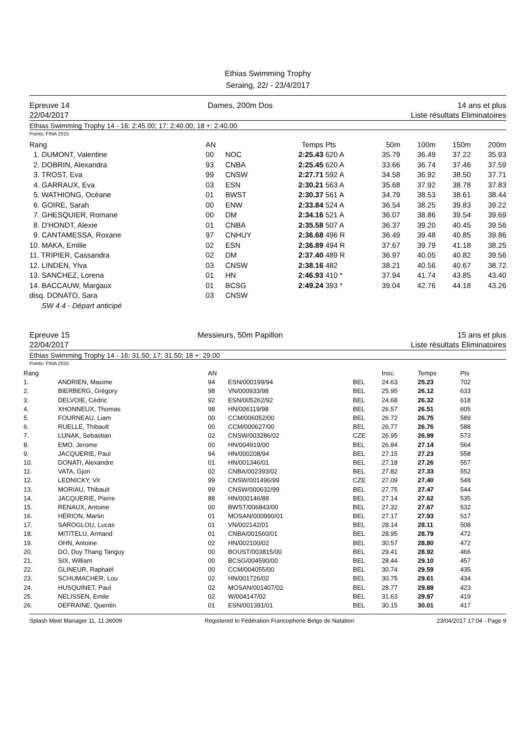Ethias Swimming Trophy
Seraing, 22/ - 23/4/2017
Epreuve 14
22/04/2017
Dames, 200m Dos 14 ans et plus
Liste résultats Eliminatoires
Ethias Swimming Trophy 14 - 16: 2:45.00; 17: 2:40.00; 18 +: 2:40.00
Points: FINA 2015
| Rang | AN | | Temps | Pts | 50m | 100m | 150m | 200m |
| --- | --- | --- | --- | --- | --- | --- | --- | --- |
| 1. DUMONT, Valentine | 00 | NOC | 2:25.43 | 620 A | 35.79 | 36.49 | 37.22 | 35.93 |
| 2. DOBRIN, Alexandra | 93 | CNBA | 2:25.45 | 620 A | 33.66 | 36.74 | 37.46 | 37.59 |
| 3. TROST, Eva | 99 | CNSW | 2:27.71 | 592 A | 34.58 | 36.92 | 38.50 | 37.71 |
| 4. GARRAUX, Eva | 03 | ESN | 2:30.21 | 563 A | 35.68 | 37.92 | 38.78 | 37.83 |
| 5. WATHIONG, Océane | 01 | BWST | 2:30.37 | 561 A | 34.79 | 38.53 | 38.61 | 38.44 |
| 6. GOIRE, Sarah | 00 | ENW | 2:33.84 | 524 A | 36.54 | 38.25 | 39.83 | 39.22 |
| 7. GHESQUIER, Romane | 00 | DM | 2:34.16 | 521 A | 36.07 | 38.86 | 39.54 | 39.69 |
| 8. D'HONDT, Alexie | 01 | CNBA | 2:35.58 | 507 A | 36.37 | 39.20 | 40.45 | 39.56 |
| 9. CANTAMESSA, Roxane | 97 | CNHUY | 2:36.68 | 496 R | 36.49 | 39.48 | 40.85 | 39.86 |
| 10. MAKA, Emilie | 02 | ESN | 2:36.89 | 494 R | 37.67 | 39.79 | 41.18 | 38.25 |
| 11. TRIPIER, Cassandra | 02 | DM | 2:37.40 | 489 R | 36.97 | 40.05 | 40.82 | 39.56 |
| 12. LINDEN, Ylva | 03 | CNSW | 2:38.16 | 482 | 38.21 | 40.56 | 40.67 | 38.72 |
| 13. SANCHEZ, Lorena | 01 | HN | 2:46.93 | 410 * | 37.94 | 41.74 | 43.85 | 43.40 |
| 14. BACCAUW, Margaux | 01 | BCSG | 2:49.24 | 393 * | 39.04 | 42.76 | 44.18 | 43.26 |
| disq. DONATO, Sara | 03 | CNSW | | | | | | |
| SW 4.4 - Départ anticipé | | | | | | | | |
Epreuve 15
22/04/2017
Messieurs, 50m Papillon 15 ans et plus
Liste résultats Eliminatoires
Ethias Swimming Trophy 14 - 16: 31.50; 17: 31.50; 18 +: 29.00
Points: FINA 2015
| Rang | | AN | | | Insc. | Temps | Pts |
| --- | --- | --- | --- | --- | --- | --- | --- |
| 1. | ANDRIEN, Maxime | 94 | ESN/000199/94 | BEL | 24.63 | 25.23 | 702 |
| 2. | BIERBERG, Grégory | 98 | VN/000933/98 | BEL | 25.95 | 26.12 | 633 |
| 3. | DELVOIE, Cédric | 92 | ESN/005262/92 | BEL | 24.68 | 26.32 | 618 |
| 4. | XHONNEUX, Thomas | 98 | HN/006119/98 | BEL | 26.57 | 26.51 | 605 |
| 5. | FOURNEAU, Liam | 00 | CCM/006052/00 | BEL | 26.72 | 26.75 | 589 |
| 6. | RUELLE, Thibault | 00 | CCM/000627/00 | BEL | 26.77 | 26.76 | 588 |
| 7. | LUNAK, Sebastian | 02 | CNSW/003286/02 | CZE | 26.95 | 26.99 | 573 |
| 8. | EMO, Jerome | 00 | HN/004919/00 | BEL | 26.84 | 27.14 | 564 |
| 9. | JACQUERIE, Paul | 94 | HN/000208/94 | BEL | 27.15 | 27.23 | 558 |
| 10. | DONATI, Alexandre | 01 | HN/001346/01 | BEL | 27.18 | 27.26 | 557 |
| 11. | VATA, Gjon | 02 | CNBA/002393/02 | BEL | 27.82 | 27.33 | 552 |
| 12. | LEDNICKY, Vit | 99 | CNSW/001496/99 | CZE | 27.09 | 27.40 | 548 |
| 13. | MORIAU, Thibault | 99 | CNSW/000632/99 | BEL | 27.75 | 27.47 | 544 |
| 14. | JACQUERIE, Pierre | 88 | HN/000146/88 | BEL | 27.14 | 27.62 | 535 |
| 15. | RENAUX, Antoine | 00 | BWST/006843/00 | BEL | 27.32 | 27.67 | 532 |
| 16. | HÉRION, Martin | 01 | MOSAN/000990/01 | BEL | 27.17 | 27.93 | 517 |
| 17. | SAROGLOU, Lucas | 01 | VN/002142/01 | BEL | 28.14 | 28.11 | 508 |
| 18. | MITITELU, Armand | 01 | CNBA/001560/01 | BEL | 28.95 | 28.79 | 472 |
| 19. | OHN, Antoine | 02 | HN/002100/02 | BEL | 30.57 | 28.80 | 472 |
| 20. | DO, Duy Thang Tanguy | 00 | BOUST/003815/00 | BEL | 29.41 | 28.92 | 466 |
| 21. | SIX, William | 00 | BCSG/004590/00 | BEL | 28.44 | 29.10 | 457 |
| 22. | GLINEUR, Raphaël | 00 | CCM/004055/00 | BEL | 30.74 | 29.59 | 435 |
| 23. | SCHUMACHER, Lou | 02 | HN/001726/02 | BEL | 30.75 | 29.61 | 434 |
| 24. | HUSQUINET, Paul | 02 | MOSAN/001407/02 | BEL | 28.77 | 29.88 | 423 |
| 25. | NELISSEN, Emile | 02 | W/004147/02 | BEL | 31.63 | 29.97 | 419 |
| 26. | DEFRAINE, Quentin | 01 | ESN/001391/01 | BEL | 30.15 | 30.01 | 417 |
Splash Meet Manager 11, 11.36009 Registered to Fédération Francophone Belge de Natation 23/04/2017 17:04 - Page 9